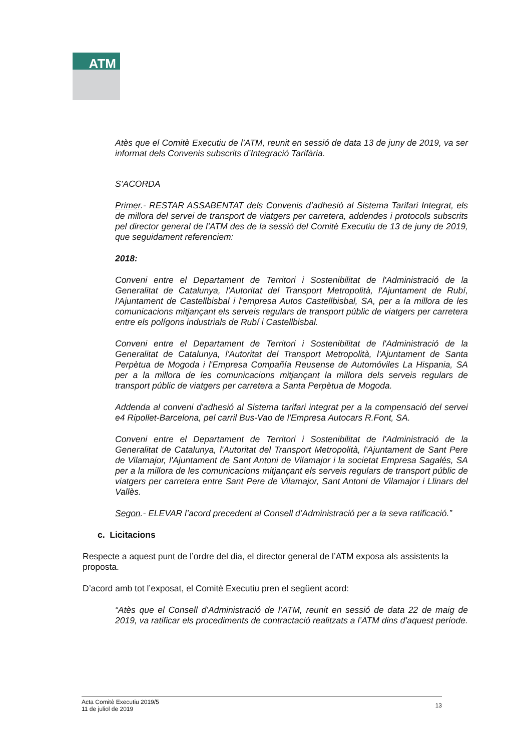ATM
Atès que el Comitè Executiu de l’ATM, reunit en sessió de data 13 de juny de 2019, va ser informat dels Convenis subscrits d’Integració Tarifària.
S’ACORDA
Primer.- RESTAR ASSABENTAT dels Convenis d’adhesió al Sistema Tarifari Integrat, els de millora del servei de transport de viatgers per carretera, addendes i protocols subscrits pel director general de l’ATM des de la sessió del Comitè Executiu de 13 de juny de 2019, que seguidament referenciem:
2018:
Conveni entre el Departament de Territori i Sostenibilitat de l'Administració de la Generalitat de Catalunya, l'Autoritat del Transport Metropolità, l'Ajuntament de Rubí, l'Ajuntament de Castellbisbal i l'empresa Autos Castellbisbal, SA, per a la millora de les comunicacions mitjançant els serveis regulars de transport públic de viatgers per carretera entre els polígons industrials de Rubí i Castellbisbal.
Conveni entre el Departament de Territori i Sostenibilitat de l'Administració de la Generalitat de Catalunya, l'Autoritat del Transport Metropolità, l'Ajuntament de Santa Perpètua de Mogoda i l'Empresa Compañía Reusense de Automóviles La Hispania, SA per a la millora de les comunicacions mitjançant la millora dels serveis regulars de transport públic de viatgers per carretera a Santa Perpètua de Mogoda.
Addenda al conveni d'adhesió al Sistema tarifari integrat per a la compensació del servei e4 Ripollet-Barcelona, pel carril Bus-Vao de l'Empresa Autocars R.Font, SA.
Conveni entre el Departament de Territori i Sostenibilitat de l'Administració de la Generalitat de Catalunya, l'Autoritat del Transport Metropolità, l'Ajuntament de Sant Pere de Vilamajor, l'Ajuntament de Sant Antoni de Vilamajor i la societat Empresa Sagalés, SA per a la millora de les comunicacions mitjançant els serveis regulars de transport públic de viatgers per carretera entre Sant Pere de Vilamajor, Sant Antoni de Vilamajor i Llinars del Vallès.
Segon.- ELEVAR l’acord precedent al Consell d’Administració per a la seva ratificació.”
c. Licitacions
Respecte a aquest punt de l’ordre del dia, el director general de l’ATM exposa als assistents la proposta.
D’acord amb tot l’exposat, el Comitè Executiu pren el següent acord:
“Atès que el Consell d’Administració de l’ATM, reunit en sessió de data 22 de maig de 2019, va ratificar els procediments de contractació realitzats a l’ATM dins d’aquest període.
Acta Comitè Executiu 2019/5
11 de juliol de 2019
13